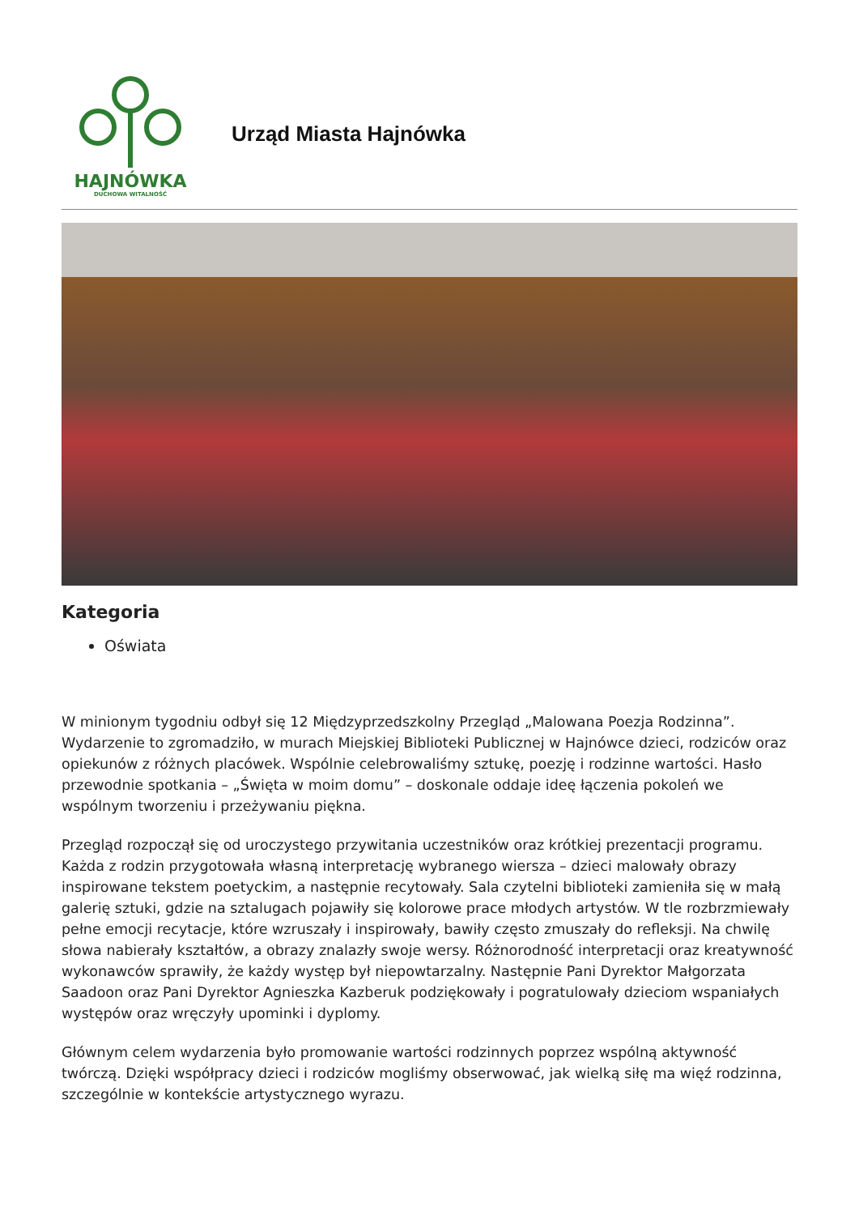HAJNÓWKA
DUCHOWA WITALNOŚĆ
Urząd Miasta Hajnówka
Kategoria
Oświata
W minionym tygodniu odbył się 12 Międzyprzedszkolny Przegląd „Malowana Poezja Rodzinna”. Wydarzenie to zgromadziło, w murach Miejskiej Biblioteki Publicznej w Hajnówce dzieci, rodziców oraz opiekunów z różnych placówek. Wspólnie celebrowaliśmy sztukę, poezję i rodzinne wartości. Hasło przewodnie spotkania – „Święta w moim domu” – doskonale oddaje ideę łączenia pokoleń we wspólnym tworzeniu i przeżywaniu piękna.
Przegląd rozpoczął się od uroczystego przywitania uczestników oraz krótkiej prezentacji programu. Każda z rodzin przygotowała własną interpretację wybranego wiersza – dzieci malowały obrazy inspirowane tekstem poetyckim, a następnie recytowały. Sala czytelni biblioteki zamieniła się w małą galerię sztuki, gdzie na sztalugach pojawiły się kolorowe prace młodych artystów. W tle rozbrzmiewały pełne emocji recytacje, które wzruszały i inspirowały, bawiły często zmuszały do refleksji. Na chwilę słowa nabierały kształtów, a obrazy znalazły swoje wersy. Różnorodność interpretacji oraz kreatywność wykonawców sprawiły, że każdy występ był niepowtarzalny. Następnie Pani Dyrektor Małgorzata Saadoon oraz Pani Dyrektor Agnieszka Kazberuk podziękowały i pogratulowały dzieciom wspaniałych występów oraz wręczyły upominki i dyplomy.
Głównym celem wydarzenia było promowanie wartości rodzinnych poprzez wspólną aktywność twórczą. Dzięki współpracy dzieci i rodziców mogliśmy obserwować, jak wielką siłę ma więź rodzinna, szczególnie w kontekście artystycznego wyrazu.